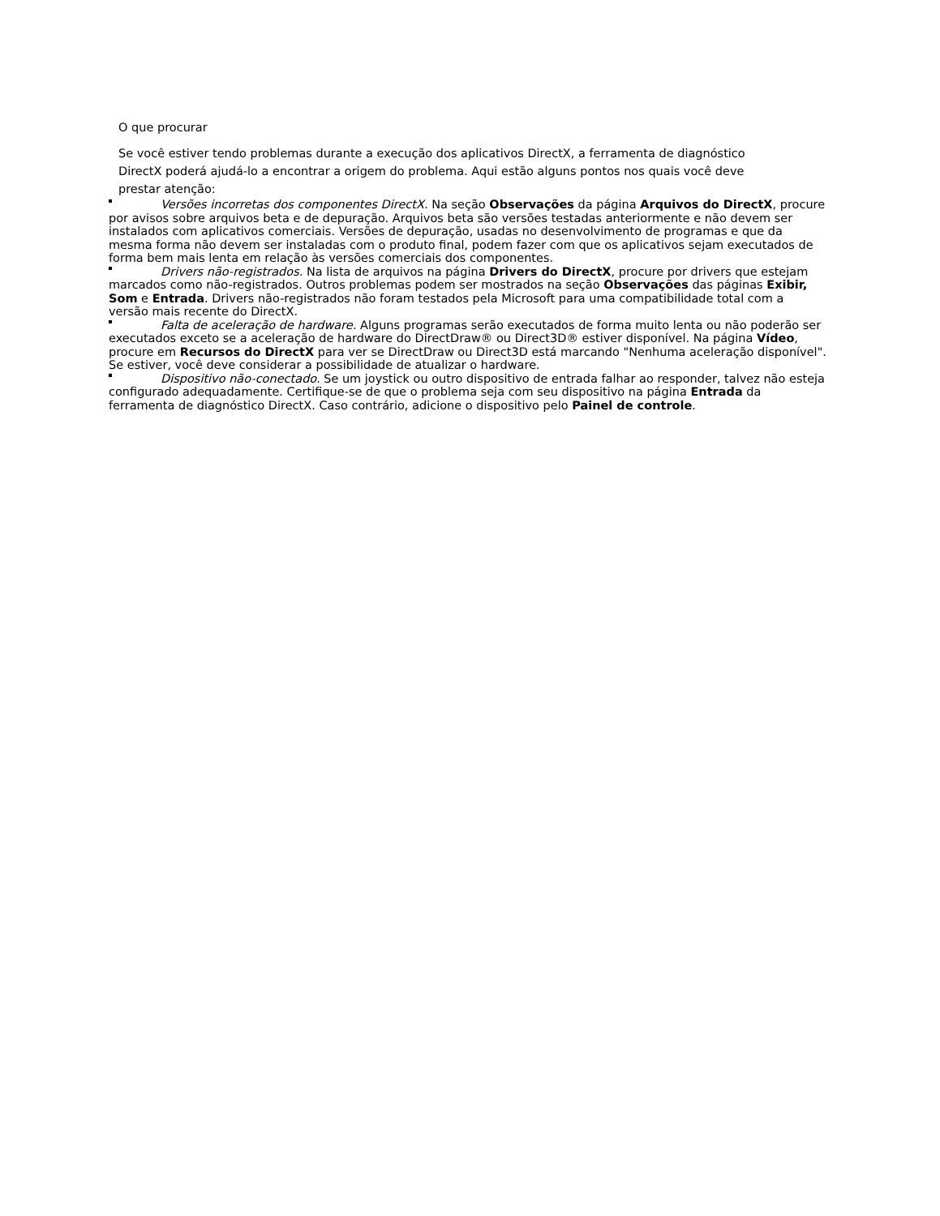O que procurar
Se você estiver tendo problemas durante a execução dos aplicativos DirectX, a ferramenta de diagnóstico DirectX poderá ajudá-lo a encontrar a origem do problema. Aqui estão alguns pontos nos quais você deve prestar atenção:
Versões incorretas dos componentes DirectX. Na seção Observações da página Arquivos do DirectX, procure por avisos sobre arquivos beta e de depuração. Arquivos beta são versões testadas anteriormente e não devem ser instalados com aplicativos comerciais. Versões de depuração, usadas no desenvolvimento de programas e que da mesma forma não devem ser instaladas com o produto final, podem fazer com que os aplicativos sejam executados de forma bem mais lenta em relação às versões comerciais dos componentes.
Drivers não-registrados. Na lista de arquivos na página Drivers do DirectX, procure por drivers que estejam marcados como não-registrados. Outros problemas podem ser mostrados na seção Observações das páginas Exibir, Som e Entrada. Drivers não-registrados não foram testados pela Microsoft para uma compatibilidade total com a versão mais recente do DirectX.
Falta de aceleração de hardware. Alguns programas serão executados de forma muito lenta ou não poderão ser executados exceto se a aceleração de hardware do DirectDraw® ou Direct3D® estiver disponível. Na página Vídeo, procure em Recursos do DirectX para ver se DirectDraw ou Direct3D está marcando "Nenhuma aceleração disponível". Se estiver, você deve considerar a possibilidade de atualizar o hardware.
Dispositivo não-conectado. Se um joystick ou outro dispositivo de entrada falhar ao responder, talvez não esteja configurado adequadamente. Certifique-se de que o problema seja com seu dispositivo na página Entrada da ferramenta de diagnóstico DirectX. Caso contrário, adicione o dispositivo pelo Painel de controle.